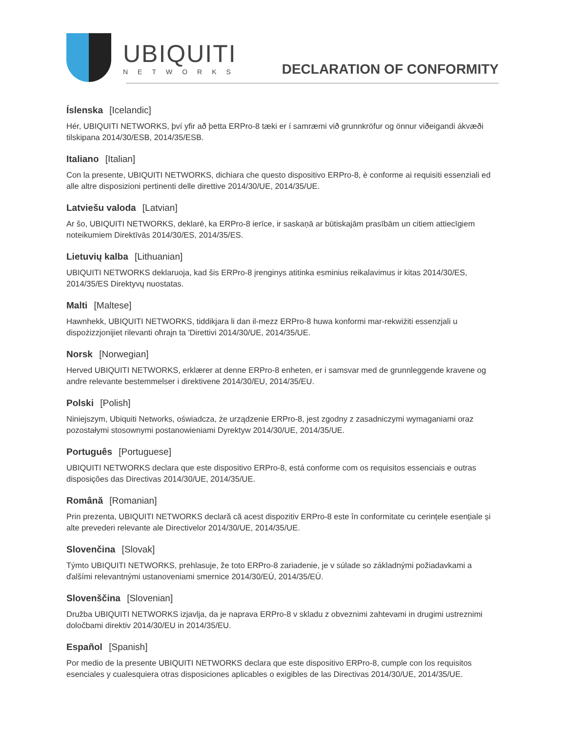UBIQUITI
NETWORKS
DECLARATION OF CONFORMITY
Íslenska [Icelandic]
Hér, UBIQUITI NETWORKS, því yfir að þetta ERPro-8 tæki er í samræmi við grunnkröfur og önnur viðeigandi ákvæði tilskipana 2014/30/ESB, 2014/35/ESB.
Italiano [Italian]
Con la presente, UBIQUITI NETWORKS, dichiara che questo dispositivo ERPro-8, è conforme ai requisiti essenziali ed alle altre disposizioni pertinenti delle direttive 2014/30/UE, 2014/35/UE.
Latviešu valoda [Latvian]
Ar šo, UBIQUITI NETWORKS, deklarē, ka ERPro-8 ierīce, ir saskaņā ar būtiskajām prasībām un citiem attiecīgiem noteikumiem Direktīvās 2014/30/ES, 2014/35/ES.
Lietuvių kalba [Lithuanian]
UBIQUITI NETWORKS deklaruoja, kad šis ERPro-8 įrenginys atitinka esminius reikalavimus ir kitas 2014/30/ES, 2014/35/ES Direktyvų nuostatas.
Malti [Maltese]
Hawnhekk, UBIQUITI NETWORKS, tiddikjara li dan il-mezz ERPro-8 huwa konformi mar-rekwiżiti essenzjali u dispożizzjonijiet rilevanti oħrajn ta 'Direttivi 2014/30/UE, 2014/35/UE.
Norsk [Norwegian]
Herved UBIQUITI NETWORKS, erklærer at denne ERPro-8 enheten, er i samsvar med de grunnleggende kravene og andre relevante bestemmelser i direktivene 2014/30/EU, 2014/35/EU.
Polski [Polish]
Niniejszym, Ubiquiti Networks, oświadcza, że urządzenie ERPro-8, jest zgodny z zasadniczymi wymaganiami oraz pozostałymi stosownymi postanowieniami Dyrektyw 2014/30/UE, 2014/35/UE.
Português [Portuguese]
UBIQUITI NETWORKS declara que este dispositivo ERPro-8, está conforme com os requisitos essenciais e outras disposições das Directivas 2014/30/UE, 2014/35/UE.
Română [Romanian]
Prin prezenta, UBIQUITI NETWORKS declară că acest dispozitiv ERPro-8 este în conformitate cu cerințele esențiale și alte prevederi relevante ale Directivelor 2014/30/UE, 2014/35/UE.
Slovenčina [Slovak]
Týmto UBIQUITI NETWORKS, prehlasuje, že toto ERPro-8 zariadenie, je v súlade so základnými požiadavkami a ďalšími relevantnými ustanoveniami smernice 2014/30/EÚ, 2014/35/EÚ.
Slovenščina [Slovenian]
Družba UBIQUITI NETWORKS izjavlja, da je naprava ERPro-8 v skladu z obveznimi zahtevami in drugimi ustreznimi določbami direktiv 2014/30/EU in 2014/35/EU.
Español [Spanish]
Por medio de la presente UBIQUITI NETWORKS declara que este dispositivo ERPro-8, cumple con los requisitos esenciales y cualesquiera otras disposiciones aplicables o exigibles de las Directivas 2014/30/UE, 2014/35/UE.